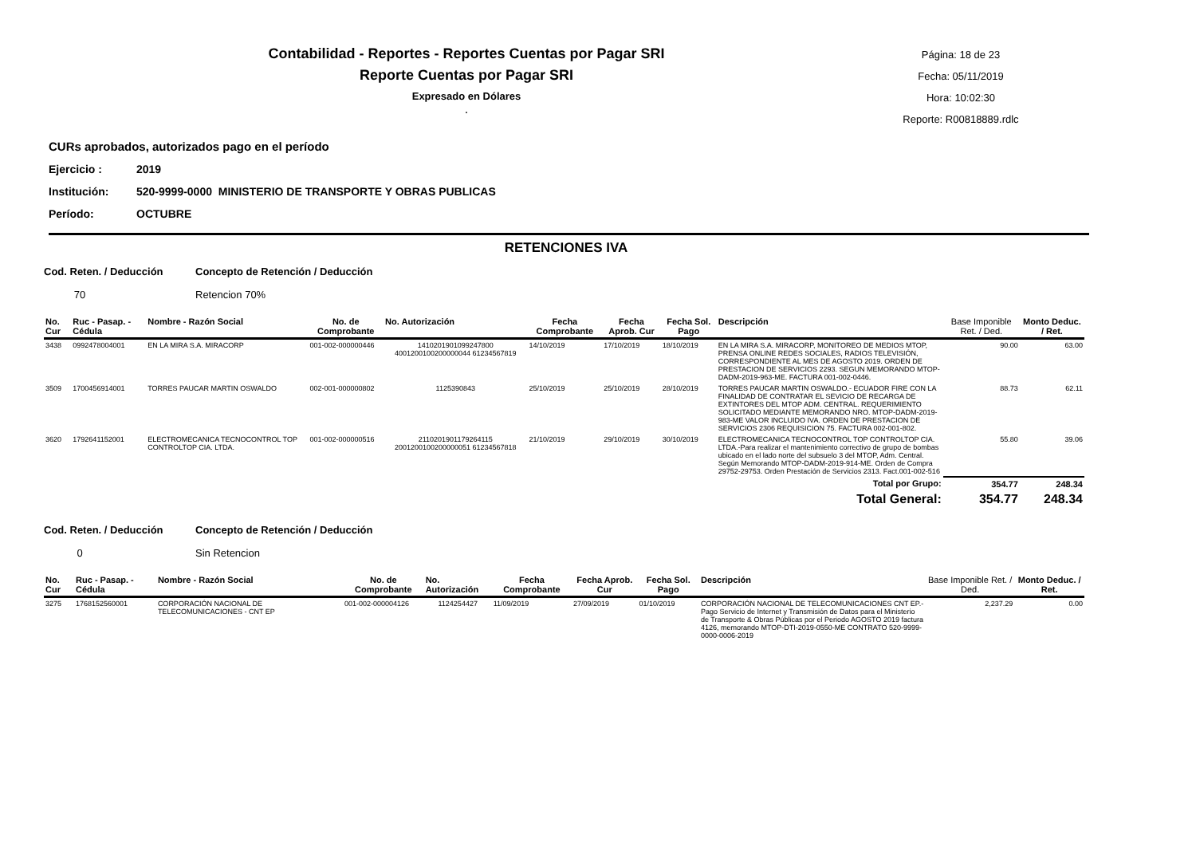Contabilidad - Reportes - Reportes Cuentas por Pagar SRI
Reporte Cuentas por Pagar SRI
Expresado en Dólares
.
Página: 18 de 23
Fecha: 05/11/2019
Hora: 10:02:30
Reporte: R00818889.rdlc
CURs aprobados, autorizados pago en el período
Ejercicio : 2019
Institución: 520-9999-0000 MINISTERIO DE TRANSPORTE Y OBRAS PUBLICAS
Período: OCTUBRE
RETENCIONES IVA
Cod. Reten. / Deducción Concepto de Retención / Deducción
70 Retencion 70%
| No. Cur | Ruc - Pasap. - Cédula | Nombre - Razón Social | No. de Comprobante | No. Autorización | Fecha Comprobante | Fecha Aprob. Cur | Fecha Sol. Pago | Descripción | Base Imponible Ret. / Ded. | Monto Deduc. / Ret. |
| --- | --- | --- | --- | --- | --- | --- | --- | --- | --- | --- |
| 3438 | 0992478004001 | EN LA MIRA S.A. MIRACORP | 001-002-000000446 | 1410201901099247800 4001200100200000044 61234567819 | 14/10/2019 | 17/10/2019 | 18/10/2019 | EN LA MIRA S.A. MIRACORP, MONITOREO DE MEDIOS MTOP, PRENSA ONLINE REDES SOCIALES, RADIOS TELEVISIÓN, CORRESPONDIENTE AL MES DE AGOSTO 2019. ORDEN DE PRESTACION DE SERVICIOS 2293. SEGUN MEMORANDO MTOP-DADM-2019-963-ME. FACTURA 001-002-0446. | 90.00 | 63.00 |
| 3509 | 1700456914001 | TORRES PAUCAR MARTIN OSWALDO | 002-001-000000802 | 1125390843 | 25/10/2019 | 25/10/2019 | 28/10/2019 | TORRES PAUCAR MARTIN OSWALDO.- ECUADOR FIRE CON LA FINALIDAD DE CONTRATAR EL SEVICIO DE RECARGA DE EXTINTORES DEL MTOP ADM. CENTRAL. REQUERIMIENTO SOLICITADO MEDIANTE MEMORANDO NRO. MTOP-DADM-2019-983-ME VALOR INCLUIDO IVA. ORDEN DE PRESTACION DE SERVICIOS 2306 REQUISICION 75. FACTURA 002-001-802. | 88.73 | 62.11 |
| 3620 | 1792641152001 | ELECTROMECANICA TECNOCONTROL TOP CONTROLTOP CIA. LTDA. | 001-002-000000516 | 2110201901179264115 2001200100200000051 61234567818 | 21/10/2019 | 29/10/2019 | 30/10/2019 | ELECTROMECANICA TECNOCONTROL TOP CONTROLTOP CIA. LTDA.-Para realizar el mantenimiento correctivo de grupo de bombas ubicado en el lado norte del subsuelo 3 del MTOP, Adm. Central. Según Memorando MTOP-DADM-2019-914-ME. Orden de Compra 29752-29753. Orden Prestación de Servicios 2313. Fact.001-002-516 | 55.80 | 39.06 |
| Total por Grupo: | | | | | | | | | 354.77 | 248.34 |
| Total General: | | | | | | | | | 354.77 | 248.34 |
Cod. Reten. / Deducción Concepto de Retención / Deducción
0 Sin Retencion
| No. Cur | Ruc - Pasap. - Cédula | Nombre - Razón Social | No. de Comprobante | No. Autorización | Fecha Comprobante | Fecha Aprob. Cur | Fecha Sol. Pago | Descripción | Base Imponible Ret. / Ded. | Monto Deduc. / Ret. |
| --- | --- | --- | --- | --- | --- | --- | --- | --- | --- | --- |
| 3275 | 1768152560001 | CORPORACIÓN NACIONAL DE TELECOMUNICACIONES - CNT EP | 001-002-000004126 | 1124254427 | 11/09/2019 | 27/09/2019 | 01/10/2019 | CORPORACIÓN NACIONAL DE TELECOMUNICACIONES CNT EP.- Pago Servicio de Internet y Transmisión de Datos para el Ministerio de Transporte & Obras Públicas por el Periodo AGOSTO 2019 factura 4126, memorando MTOP-DTI-2019-0550-ME CONTRATO 520-9999-0000-0006-2019 | 2,237.29 | 0.00 |